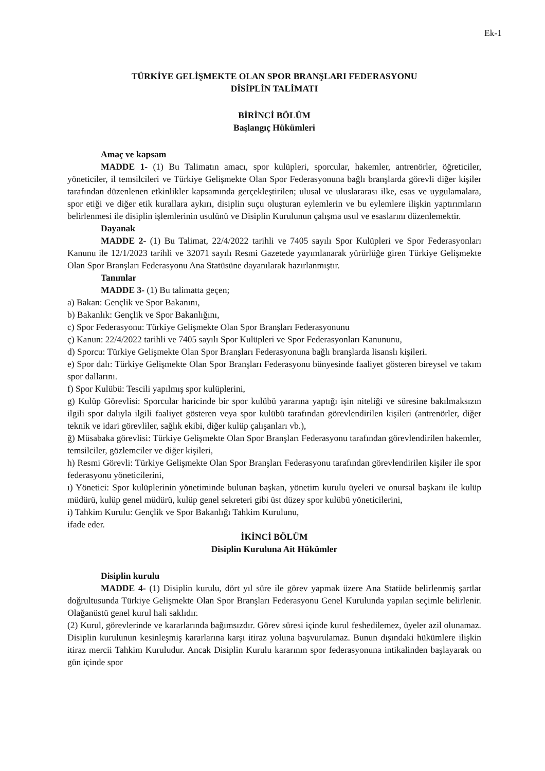Ek-1
TÜRKİYE GELİŞMEKTE OLAN SPOR BRANŞLARI FEDERASYONU
DİSİPLİN TALİMATI
BİRİNCİ BÖLÜM
Başlangıç Hükümleri
Amaç ve kapsam
MADDE 1- (1) Bu Talimatın amacı, spor kulüpleri, sporcular, hakemler, antrenörler, öğreticiler, yöneticiler, il temsilcileri ve Türkiye Gelişmekte Olan Spor Federasyonuna bağlı branşlarda görevli diğer kişiler tarafından düzenlenen etkinlikler kapsamında gerçekleştirilen; ulusal ve uluslararası ilke, esas ve uygulamalara, spor etiği ve diğer etik kurallara aykırı, disiplin suçu oluşturan eylemlerin ve bu eylemlere ilişkin yaptırımların belirlenmesi ile disiplin işlemlerinin usulünü ve Disiplin Kurulunun çalışma usul ve esaslarını düzenlemektir.
Dayanak
MADDE 2- (1) Bu Talimat, 22/4/2022 tarihli ve 7405 sayılı Spor Kulüpleri ve Spor Federasyonları Kanunu ile 12/1/2023 tarihli ve 32071 sayılı Resmi Gazetede yayımlanarak yürürlüğe giren Türkiye Gelişmekte Olan Spor Branşları Federasyonu Ana Statüsüne dayanılarak hazırlanmıştır.
Tanımlar
MADDE 3- (1) Bu talimatta geçen;
a) Bakan: Gençlik ve Spor Bakanını,
b) Bakanlık: Gençlik ve Spor Bakanlığını,
c) Spor Federasyonu: Türkiye Gelişmekte Olan Spor Branşları Federasyonunu
ç) Kanun: 22/4/2022 tarihli ve 7405 sayılı Spor Kulüpleri ve Spor Federasyonları Kanununu,
d) Sporcu: Türkiye Gelişmekte Olan Spor Branşları Federasyonuna bağlı branşlarda lisanslı kişileri.
e) Spor dalı: Türkiye Gelişmekte Olan Spor Branşları Federasyonu bünyesinde faaliyet gösteren bireysel ve takım spor dallarını.
f) Spor Kulübü: Tescili yapılmış spor kulüplerini,
g) Kulüp Görevlisi: Sporcular haricinde bir spor kulübü yararına yaptığı işin niteliği ve süresine bakılmaksızın ilgili spor dalıyla ilgili faaliyet gösteren veya spor kulübü tarafından görevlendirilen kişileri (antrenörler, diğer teknik ve idari görevliler, sağlık ekibi, diğer kulüp çalışanları vb.),
ğ) Müsabaka görevlisi: Türkiye Gelişmekte Olan Spor Branşları Federasyonu tarafından görevlendirilen hakemler, temsilciler, gözlemciler ve diğer kişileri,
h) Resmi Görevli: Türkiye Gelişmekte Olan Spor Branşları Federasyonu tarafından görevlendirilen kişiler ile spor federasyonu yöneticilerini,
ı) Yönetici: Spor kulüplerinin yönetiminde bulunan başkan, yönetim kurulu üyeleri ve onursal başkanı ile kulüp müdürü, kulüp genel müdürü, kulüp genel sekreteri gibi üst düzey spor kulübü yöneticilerini,
i) Tahkim Kurulu: Gençlik ve Spor Bakanlığı Tahkim Kurulunu,
ifade eder.
İKİNCİ BÖLÜM
Disiplin Kuruluna Ait Hükümler
Disiplin kurulu
MADDE 4- (1) Disiplin kurulu, dört yıl süre ile görev yapmak üzere Ana Statüde belirlenmiş şartlar doğrultusunda Türkiye Gelişmekte Olan Spor Branşları Federasyonu Genel Kurulunda yapılan seçimle belirlenir. Olağanüstü genel kurul hali saklıdır.
(2) Kurul, görevlerinde ve kararlarında bağımsızdır. Görev süresi içinde kurul feshedilemez, üyeler azil olunamaz. Disiplin kurulunun kesinleşmiş kararlarına karşı itiraz yoluna başvurulamaz. Bunun dışındaki hükümlere ilişkin itiraz mercii Tahkim Kuruludur. Ancak Disiplin Kurulu kararının spor federasyonuna intikalinden başlayarak on gün içinde spor